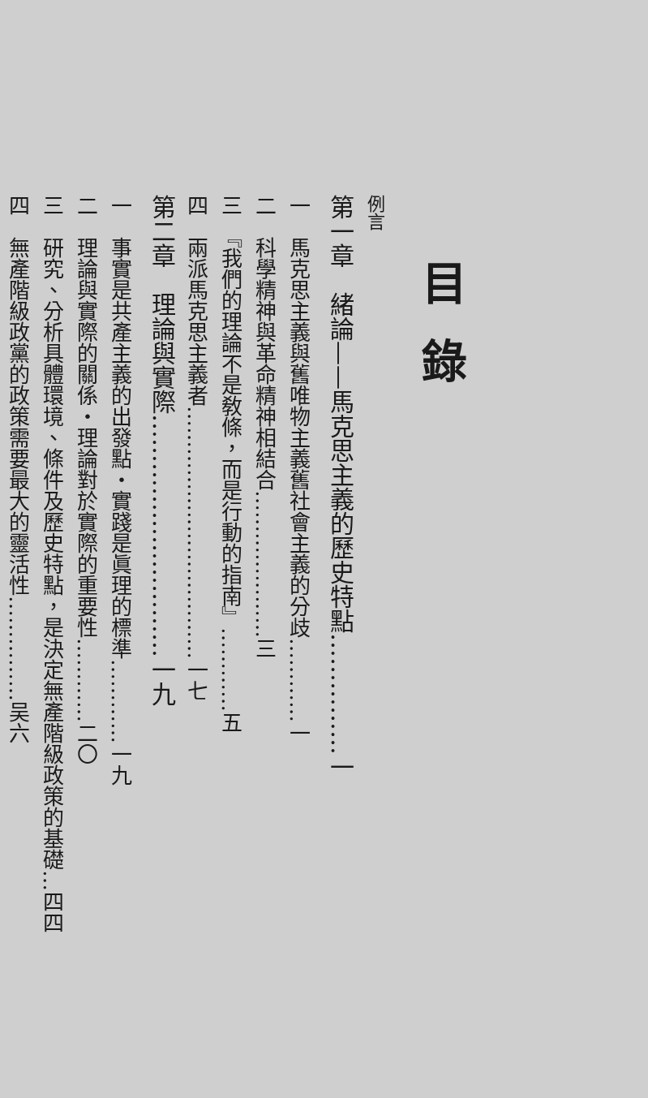目錄
例言
第一章　緒論——馬克思主義的歷史特點……………一
一　馬克思主義與舊唯物主義舊社會主義的分歧…………一
二　科學精神與革命精神相結合…………………三
三　『我們的理論不是敎條，而是行動的指南』…………五
四　兩派馬克思主義者………………………………一七
第二章　理論與實際…………………………一九
一　事實是共產主義的出發點・實踐是眞理的標準…………一九
二　理論與實際的關係・理論對於實際的重要性…………二〇
三　研究、分析具體環境、條件及歷史特點，是決定無產階級政策的基礎…四四
四　無產階級政黨的政策需要最大的靈活性……………吴六